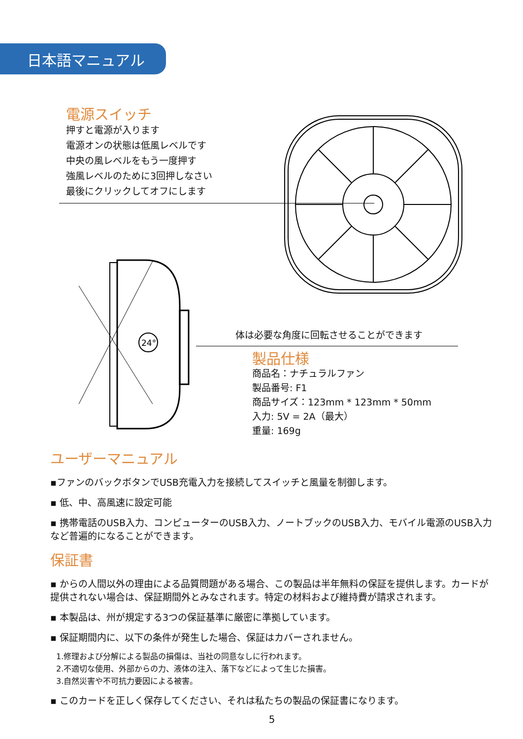日本語マニュアル
電源スイッチ
押すと電源が入ります
電源オンの状態は低風レベルです
中央の風レベルをもう一度押す
強風レベルのために3回押しなさい
最後にクリックしてオフにします
24°
体は必要な角度に回転させることができます
製品仕様
商品名：ナチュラルファン
製品番号: F1
商品サイズ：123mm * 123mm * 50mm
入力: 5V = 2A（最大）
重量: 169g
ユーザーマニュアル
▪ファンのバックボタンでUSB充電入力を接続してスイッチと風量を制御します。
▪ 低、中、高風速に設定可能
▪ 携帯電話のUSB入力、コンピューターのUSB入力、ノートブックのUSB入力、モバイル電源のUSB入力など普遍的になることができます。
保証書
▪ からの人間以外の理由による品質問題がある場合、この製品は半年無料の保証を提供します。カードが提供されない場合は、保証期間外とみなされます。特定の材料および維持費が請求されます。
▪ 本製品は、州が規定する3つの保証基準に厳密に準拠しています。
▪ 保証期間内に、以下の条件が発生した場合、保証はカバーされません。
1.修理および分解による製品の損傷は、当社の同意なしに行われます。
2.不適切な使用、外部からの力、液体の注入、落下などによって生じた損害。
3.自然災害や不可抗力要因による被害。
▪ このカードを正しく保存してください、それは私たちの製品の保証書になります。
5